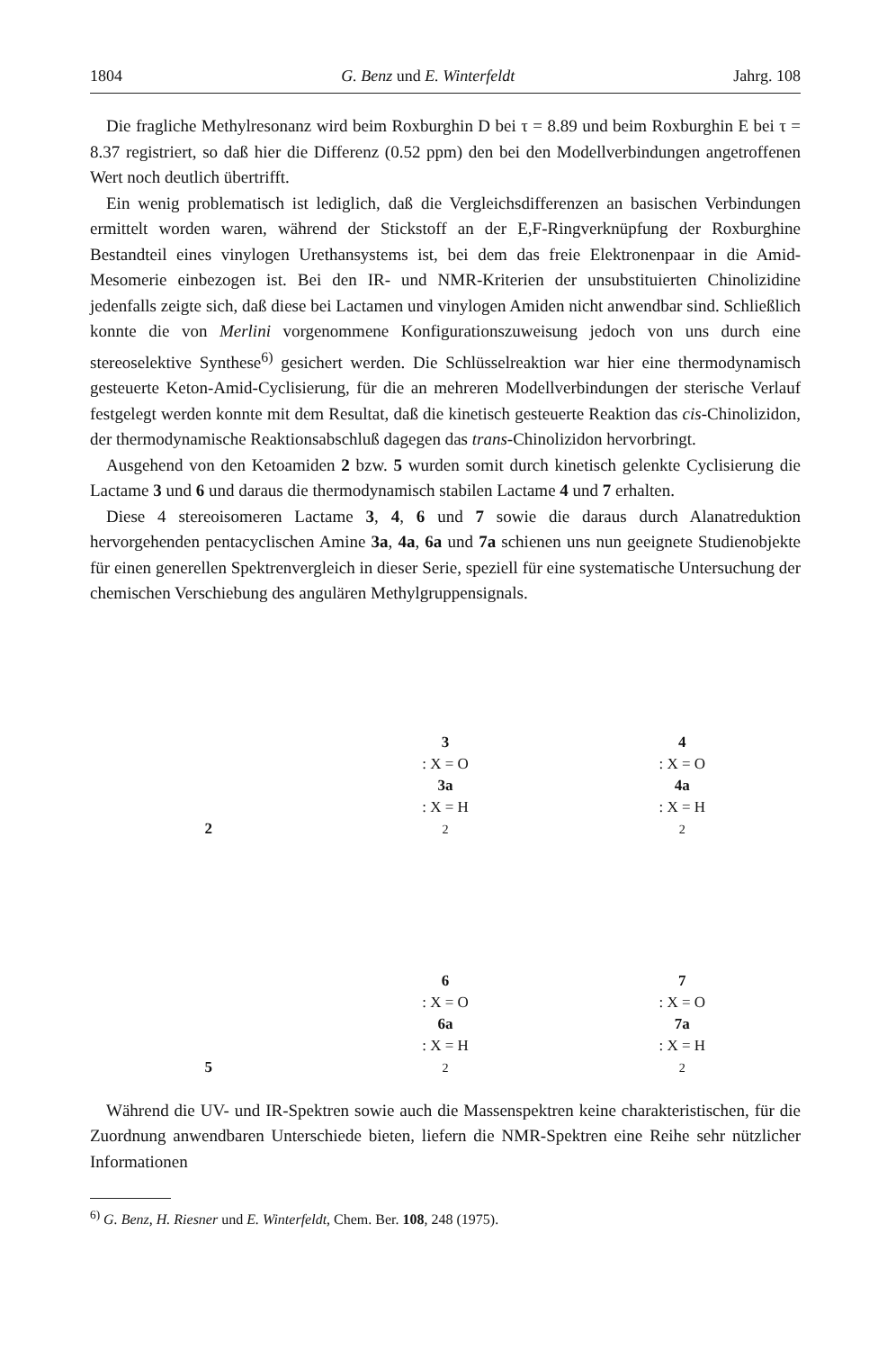1804 G. Benz und E. Winterfeldt Jahrg. 108
Die fragliche Methylresonanz wird beim Roxburghin D bei τ = 8.89 und beim Roxburghin E bei τ = 8.37 registriert, so daß hier die Differenz (0.52 ppm) den bei den Modellverbindungen angetroffenen Wert noch deutlich übertrifft.
Ein wenig problematisch ist lediglich, daß die Vergleichsdifferenzen an basischen Verbindungen ermittelt worden waren, während der Stickstoff an der E,F-Ringverknüpfung der Roxburghine Bestandteil eines vinylogen Urethansystems ist, bei dem das freie Elektronenpaar in die Amid-Mesomerie einbezogen ist. Bei den IR- und NMR-Kriterien der unsubstituierten Chinolizidine jedenfalls zeigte sich, daß diese bei Lactamen und vinylogen Amiden nicht anwendbar sind. Schließlich konnte die von Merlini vorgenommene Konfigurationszuweisung jedoch von uns durch eine stereoselektive Synthese<sup>6)</sup> gesichert werden. Die Schlüsselreaktion war hier eine thermodynamisch gesteuerte Keton-Amid-Cyclisierung, für die an mehreren Modellverbindungen der sterische Verlauf festgelegt werden konnte mit dem Resultat, daß die kinetisch gesteuerte Reaktion das cis-Chinolizidon, der thermodynamische Reaktionsabschluß dagegen das trans-Chinolizidon hervorbringt.
Ausgehend von den Ketoamiden 2 bzw. 5 wurden somit durch kinetisch gelenkte Cyclisierung die Lactame 3 und 6 und daraus die thermodynamisch stabilen Lactame 4 und 7 erhalten.
Diese 4 stereoisomeren Lactame 3, 4, 6 und 7 sowie die daraus durch Alanatreduktion hervorgehenden pentacyclischen Amine 3a, 4a, 6a und 7a schienen uns nun geeignete Studienobjekte für einen generellen Spektrenvergleich in dieser Serie, speziell für eine systematische Untersuchung der chemischen Verschiebung des angulären Methylgruppensignals.
2
3: X = O
3a: X = H<sub>2</sub>
4: X = O
4a: X = H<sub>2</sub>
5
6: X = O
6a: X = H<sub>2</sub>
7: X = O
7a: X = H<sub>2</sub>
Während die UV- und IR-Spektren sowie auch die Massenspektren keine charakteristischen, für die Zuordnung anwendbaren Unterschiede bieten, liefern die NMR-Spektren eine Reihe sehr nützlicher Informationen
<sup>6)</sup> G. Benz, H. Riesner und E. Winterfeldt, Chem. Ber. 108, 248 (1975).